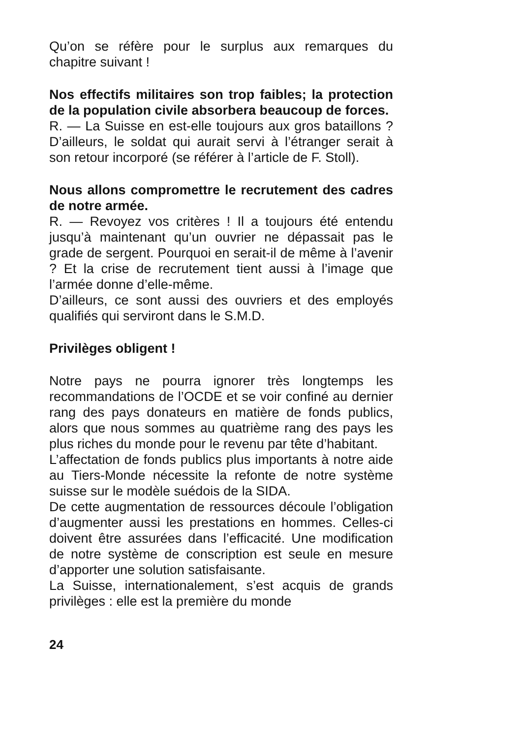Qu’on se réfère pour le surplus aux remarques du chapitre suivant !
Nos effectifs militaires son trop faibles; la protection de la population civile absorbera beaucoup de forces.
R. — La Suisse en est-elle toujours aux gros bataillons ? D’ailleurs, le soldat qui aurait servi à l’étranger serait à son retour incorporé (se référer à l’article de F. Stoll).
Nous allons compromettre le recrutement des cadres de notre armée.
R. — Revoyez vos critères ! Il a toujours été entendu jusqu’à maintenant qu’un ouvrier ne dépassait pas le grade de sergent. Pourquoi en serait-il de même à l’avenir ? Et la crise de recrutement tient aussi à l’image que l’armée donne d’elle-même.
D’ailleurs, ce sont aussi des ouvriers et des employés qualifiés qui serviront dans le S.M.D.
Privilèges obligent !
Notre pays ne pourra ignorer très longtemps les recommandations de l’OCDE et se voir confiné au dernier rang des pays donateurs en matière de fonds publics, alors que nous sommes au quatrième rang des pays les plus riches du monde pour le revenu par tête d’habitant.
L’affectation de fonds publics plus importants à notre aide au Tiers-Monde nécessite la refonte de notre système suisse sur le modèle suédois de la SIDA.
De cette augmentation de ressources découle l’obligation d’augmenter aussi les prestations en hommes. Celles-ci doivent être assurées dans l’efficacité. Une modification de notre système de conscription est seule en mesure d’apporter une solution satisfaisante.
La Suisse, internationalement, s’est acquis de grands privilèges : elle est la première du monde
24